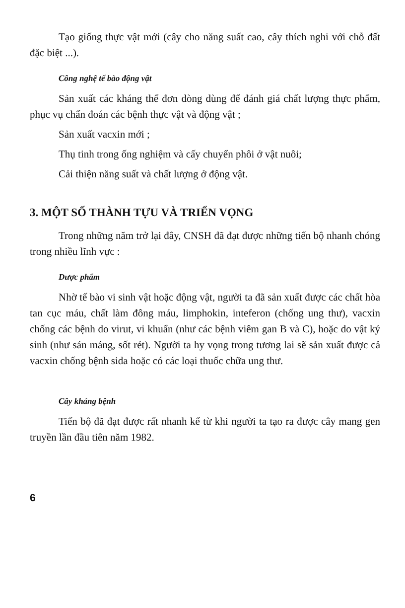Tạo giống thực vật mới (cây cho năng suất cao, cây thích nghi với chỗ đất đặc biệt ...).
Công nghệ tế bào động vật
Sản xuất các kháng thể đơn dòng dùng để đánh giá chất lượng thực phẩm, phục vụ chẩn đoán các bệnh thực vật và động vật ;
Sản xuất vacxin mới ;
Thụ tinh trong ống nghiệm và cấy chuyển phôi ở vật nuôi;
Cải thiện năng suất và chất lượng ở động vật.
3. MỘT SỐ THÀNH TỰU VÀ TRIỂN VỌNG
Trong những năm trở lại đây, CNSH đã đạt được những tiến bộ nhanh chóng trong nhiều lĩnh vực :
Dược phẩm
Nhờ tế bào vi sinh vật hoặc động vật, người ta đã sản xuất được các chất hòa tan cục máu, chất làm đông máu, limphokin, inteferon (chống ung thư), vacxin chống các bệnh do virut, vi khuẩn (như các bệnh viêm gan B và C), hoặc do vật ký sinh (như sán máng, sốt rét). Người ta hy vọng trong tương lai sẽ sản xuất được cả vacxin chống bệnh sida hoặc có các loại thuốc chữa ung thư.
Cây kháng bệnh
Tiến bộ đã đạt được rất nhanh kể từ khi người ta tạo ra được cây mang gen truyền lần đầu tiên năm 1982.
6